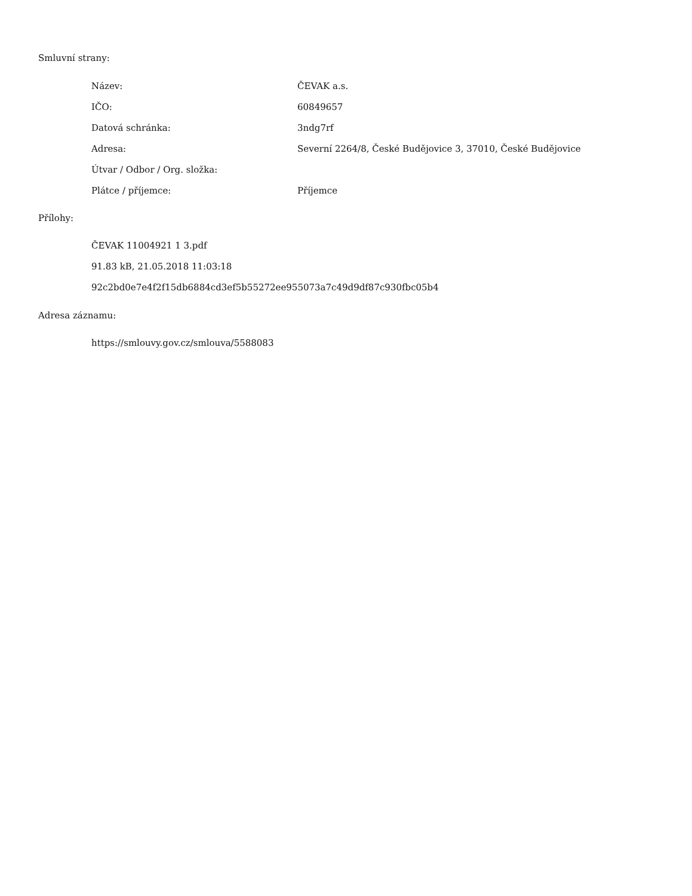Smluvní strany:
| Název: | ČEVAK a.s. |
| IČO: | 60849657 |
| Datová schránka: | 3ndg7rf |
| Adresa: | Severní 2264/8, České Budějovice 3, 37010, České Budějovice |
| Útvar / Odbor / Org. složka: | |
| Plátce / příjemce: | Příjemce |
Přílohy:
ČEVAK 11004921 1 3.pdf
91.83 kB, 21.05.2018 11:03:18
92c2bd0e7e4f2f15db6884cd3ef5b55272ee955073a7c49d9df87c930fbc05b4
Adresa záznamu:
https://smlouvy.gov.cz/smlouva/5588083